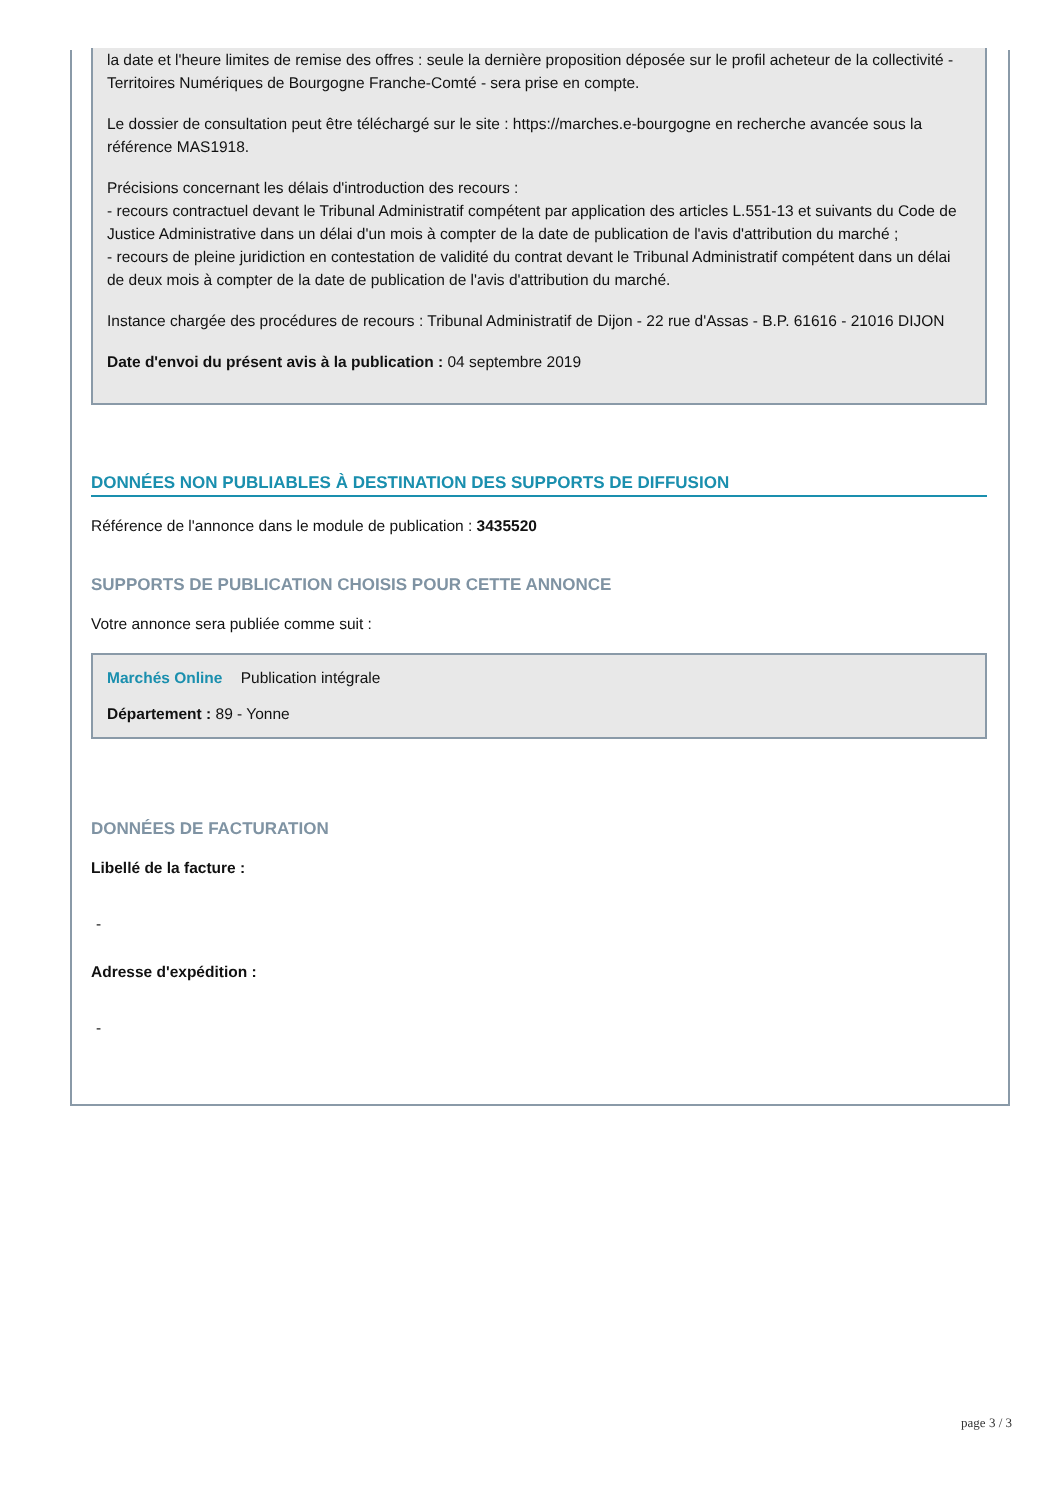la date et l'heure limites de remise des offres : seule la dernière proposition déposée sur le profil acheteur de la collectivité - Territoires Numériques de Bourgogne Franche-Comté - sera prise en compte.
Le dossier de consultation peut être téléchargé sur le site : https://marches.e-bourgogne en recherche avancée sous la référence MAS1918.
Précisions concernant les délais d'introduction des recours :
- recours contractuel devant le Tribunal Administratif compétent par application des articles L.551-13 et suivants du Code de Justice Administrative dans un délai d'un mois à compter de la date de publication de l'avis d'attribution du marché ;
- recours de pleine juridiction en contestation de validité du contrat devant le Tribunal Administratif compétent dans un délai de deux mois à compter de la date de publication de l'avis d'attribution du marché.
Instance chargée des procédures de recours : Tribunal Administratif de Dijon - 22 rue d'Assas - B.P. 61616 - 21016 DIJON
Date d'envoi du présent avis à la publication : 04 septembre 2019
DONNÉES NON PUBLIABLES À DESTINATION DES SUPPORTS DE DIFFUSION
Référence de l'annonce dans le module de publication : 3435520
SUPPORTS DE PUBLICATION CHOISIS POUR CETTE ANNONCE
Votre annonce sera publiée comme suit :
Marchés Online Publication intégrale
Département : 89 - Yonne
DONNÉES DE FACTURATION
Libellé de la facture :
-
Adresse d'expédition :
-
page 3 / 3